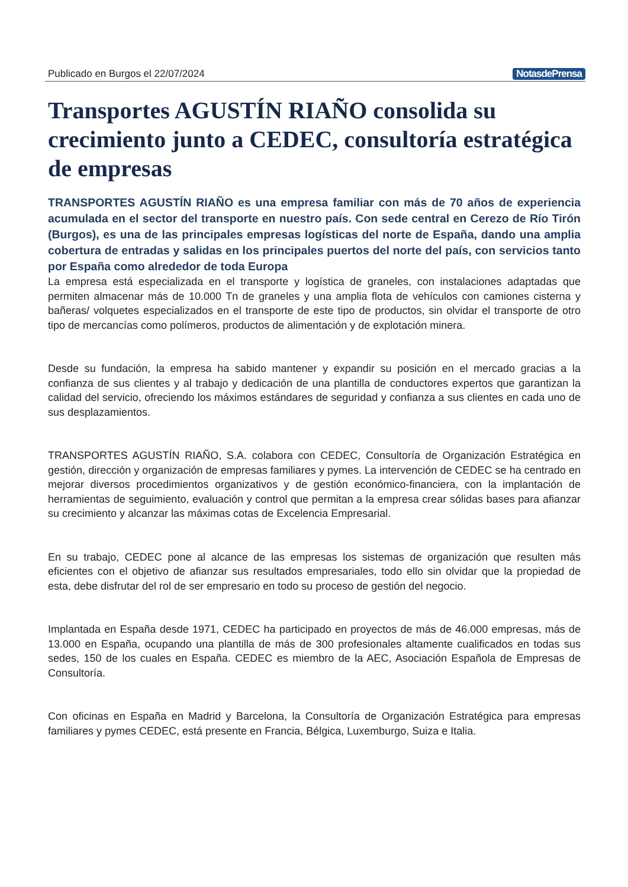Publicado en Burgos el 22/07/2024 NotasdePrensa
Transportes AGUSTÍN RIAÑO consolida su crecimiento junto a CEDEC, consultoría estratégica de empresas
TRANSPORTES AGUSTÍN RIAÑO es una empresa familiar con más de 70 años de experiencia acumulada en el sector del transporte en nuestro país. Con sede central en Cerezo de Río Tirón (Burgos), es una de las principales empresas logísticas del norte de España, dando una amplia cobertura de entradas y salidas en los principales puertos del norte del país, con servicios tanto por España como alrededor de toda Europa
La empresa está especializada en el transporte y logística de graneles, con instalaciones adaptadas que permiten almacenar más de 10.000 Tn de graneles y una amplia flota de vehículos con camiones cisterna y bañeras/ volquetes especializados en el transporte de este tipo de productos, sin olvidar el transporte de otro tipo de mercancías como polímeros, productos de alimentación y de explotación minera.
Desde su fundación, la empresa ha sabido mantener y expandir su posición en el mercado gracias a la confianza de sus clientes y al trabajo y dedicación de una plantilla de conductores expertos que garantizan la calidad del servicio, ofreciendo los máximos estándares de seguridad y confianza a sus clientes en cada uno de sus desplazamientos.
TRANSPORTES AGUSTÍN RIAÑO, S.A. colabora con CEDEC, Consultoría de Organización Estratégica en gestión, dirección y organización de empresas familiares y pymes. La intervención de CEDEC se ha centrado en mejorar diversos procedimientos organizativos y de gestión económico-financiera, con la implantación de herramientas de seguimiento, evaluación y control que permitan a la empresa crear sólidas bases para afianzar su crecimiento y alcanzar las máximas cotas de Excelencia Empresarial.
En su trabajo, CEDEC pone al alcance de las empresas los sistemas de organización que resulten más eficientes con el objetivo de afianzar sus resultados empresariales, todo ello sin olvidar que la propiedad de esta, debe disfrutar del rol de ser empresario en todo su proceso de gestión del negocio.
Implantada en España desde 1971, CEDEC ha participado en proyectos de más de 46.000 empresas, más de 13.000 en España, ocupando una plantilla de más de 300 profesionales altamente cualificados en todas sus sedes, 150 de los cuales en España. CEDEC es miembro de la AEC, Asociación Española de Empresas de Consultoría.
Con oficinas en España en Madrid y Barcelona, la Consultoría de Organización Estratégica para empresas familiares y pymes CEDEC, está presente en Francia, Bélgica, Luxemburgo, Suiza e Italia.